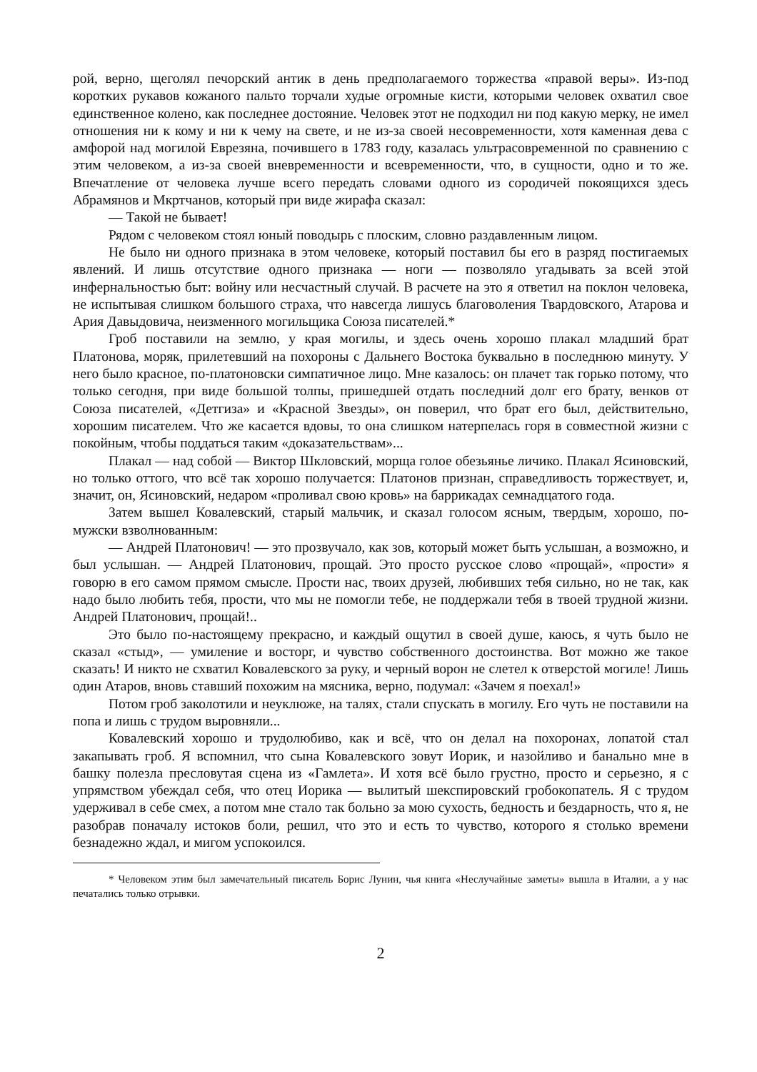рой, верно, щеголял печорский антик в день предполагаемого торжества «правой веры». Из-под коротких рукавов кожаного пальто торчали худые огромные кисти, которыми человек охватил свое единственное колено, как последнее достояние. Человек этот не подходил ни под какую мерку, не имел отношения ни к кому и ни к чему на свете, и не из-за своей несовременности, хотя каменная дева с амфорой над могилой Еврезяна, почившего в 1783 году, казалась ультрасовременной по сравнению с этим человеком, а из-за своей вневременности и всевременности, что, в сущности, одно и то же. Впечатление от человека лучше всего передать словами одного из сородичей покоящихся здесь Абрамянов и Мкртчанов, который при виде жирафа сказал:
— Такой не бывает!
Рядом с человеком стоял юный поводырь с плоским, словно раздавленным лицом.
Не было ни одного признака в этом человеке, который поставил бы его в разряд постигаемых явлений. И лишь отсутствие одного признака — ноги — позволяло угадывать за всей этой инфернальностью быт: войну или несчастный случай. В расчете на это я ответил на поклон человека, не испытывая слишком большого страха, что навсегда лишусь благоволения Твардовского, Атарова и Ария Давыдовича, неизменного могильщика Союза писателей.*
Гроб поставили на землю, у края могилы, и здесь очень хорошо плакал младший брат Платонова, моряк, прилетевший на похороны с Дальнего Востока буквально в последнюю минуту. У него было красное, по-платоновски симпатичное лицо. Мне казалось: он плачет так горько потому, что только сегодня, при виде большой толпы, пришедшей отдать последний долг его брату, венков от Союза писателей, «Детгиза» и «Красной Звезды», он поверил, что брат его был, действительно, хорошим писателем. Что же касается вдовы, то она слишком натерпелась горя в совместной жизни с покойным, чтобы поддаться таким «доказательствам»...
Плакал — над собой — Виктор Шкловский, морща голое обезьянье личико. Плакал Ясиновский, но только оттого, что всё так хорошо получается: Платонов признан, справедливость торжествует, и, значит, он, Ясиновский, недаром «проливал свою кровь» на баррикадах семнадцатого года.
Затем вышел Ковалевский, старый мальчик, и сказал голосом ясным, твердым, хорошо, по-мужски взволнованным:
— Андрей Платонович! — это прозвучало, как зов, который может быть услышан, а возможно, и был услышан. — Андрей Платонович, прощай. Это просто русское слово «прощай», «прости» я говорю в его самом прямом смысле. Прости нас, твоих друзей, любивших тебя сильно, но не так, как надо было любить тебя, прости, что мы не помогли тебе, не поддержали тебя в твоей трудной жизни. Андрей Платонович, прощай!..
Это было по-настоящему прекрасно, и каждый ощутил в своей душе, каюсь, я чуть было не сказал «стыд», — умиление и восторг, и чувство собственного достоинства. Вот можно же такое сказать! И никто не схватил Ковалевского за руку, и черный ворон не слетел к отверстой могиле! Лишь один Атаров, вновь ставший похожим на мясника, верно, подумал: «Зачем я поехал!»
Потом гроб заколотили и неуклюже, на талях, стали спускать в могилу. Его чуть не поставили на попа и лишь с трудом выровняли...
Ковалевский хорошо и трудолюбиво, как и всё, что он делал на похоронах, лопатой стал закапывать гроб. Я вспомнил, что сына Ковалевского зовут Иорик, и назойливо и банально мне в башку полезла пресловутая сцена из «Гамлета». И хотя всё было грустно, просто и серьезно, я с упрямством убеждал себя, что отец Иорика — вылитый шекспировский гробокопатель. Я с трудом удерживал в себе смех, а потом мне стало так больно за мою сухость, бедность и бездарность, что я, не разобрав поначалу истоков боли, решил, что это и есть то чувство, которого я столько времени безнадежно ждал, и мигом успокоился.
* Человеком этим был замечательный писатель Борис Лунин, чья книга «Неслучайные заметы» вышла в Италии, а у нас печатались только отрывки.
2